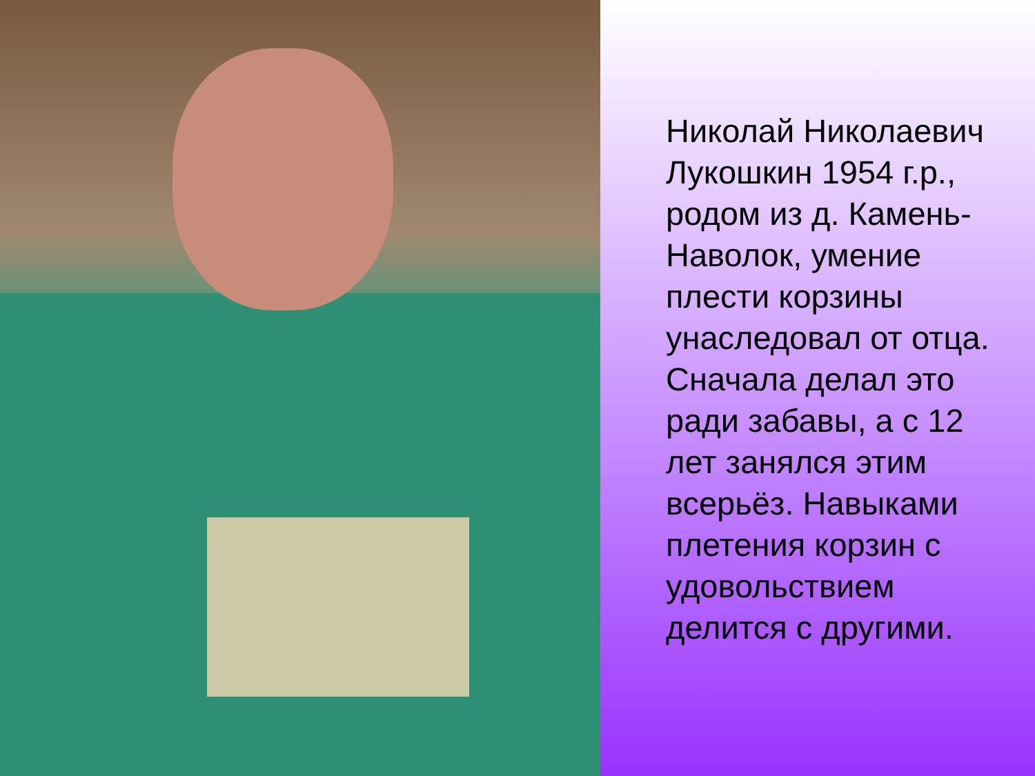Николай Николаевич Лукошкин 1954 г.р., родом из д. Камень-Наволок, умение плести корзины унаследовал от отца. Сначала делал это ради забавы, а с 12 лет занялся этим всерьёз. Навыками плетения корзин с удовольствием делится с другими.